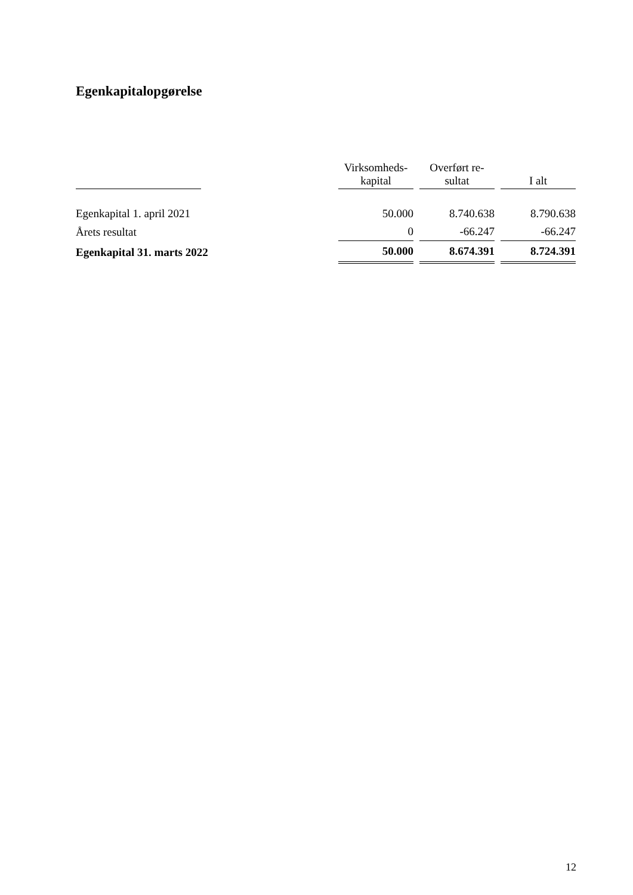Egenkapitalopgørelse
| | | Virksomheds- kapital | Overført re- sultat | I alt |
| --- | --- | --- | --- | --- |
| Egenkapital 1. april 2021 | | 50.000 | 8.740.638 | 8.790.638 |
| Årets resultat | | 0 | -66.247 | -66.247 |
| Egenkapital 31. marts 2022 | | 50.000 | 8.674.391 | 8.724.391 |
12